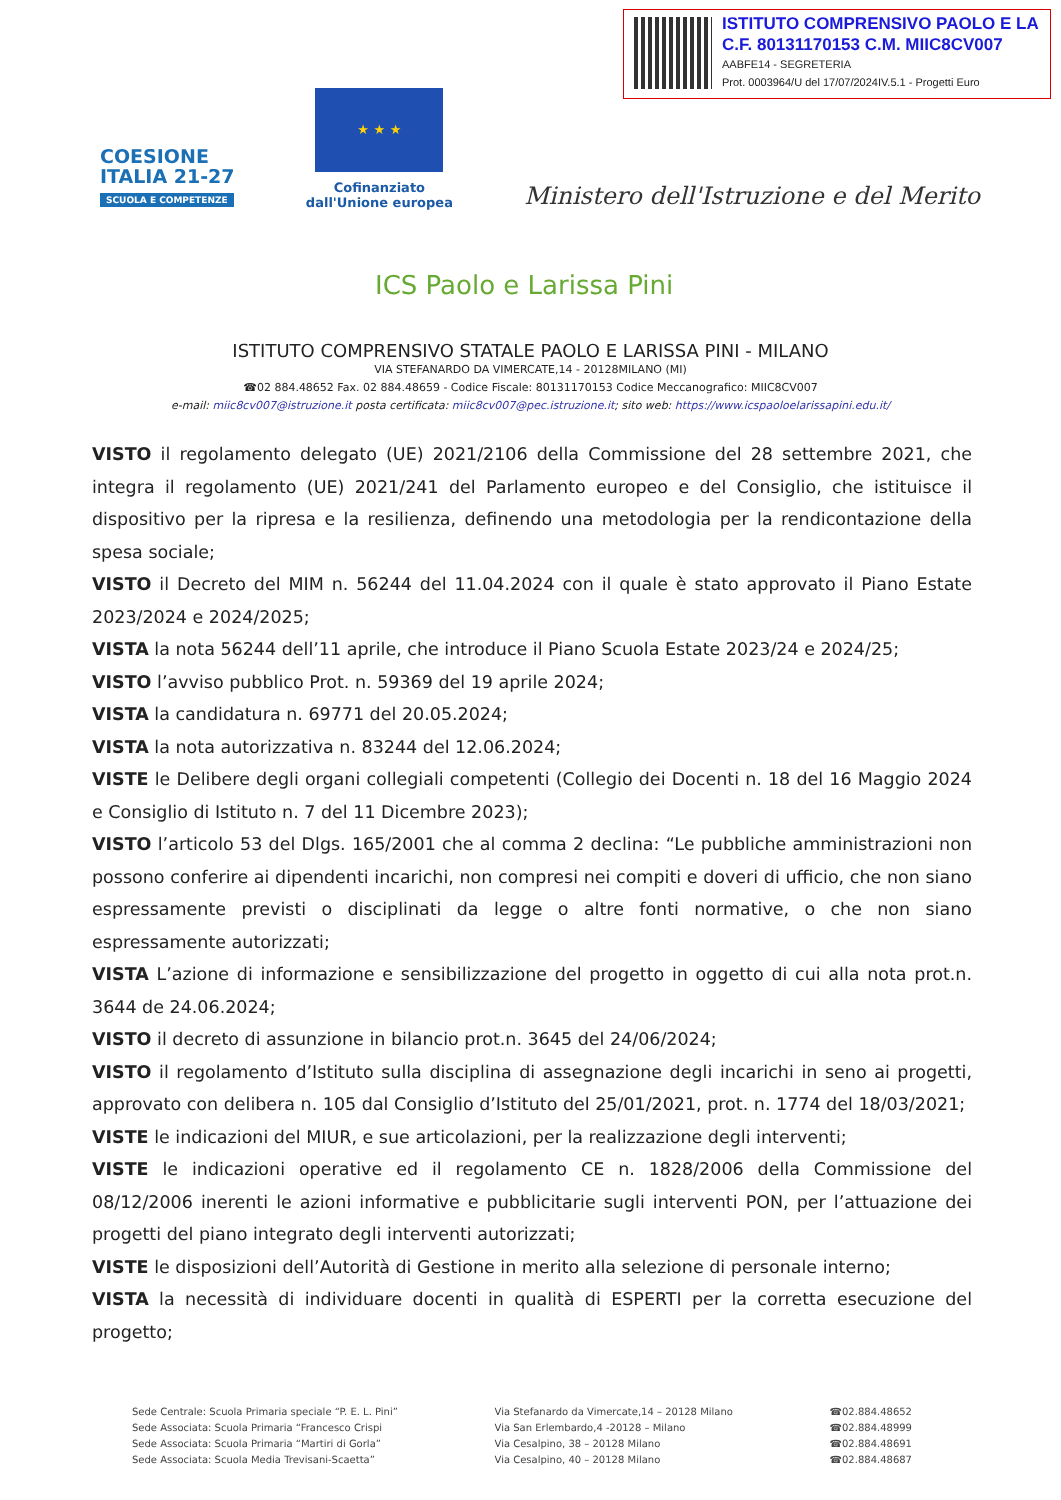ISTITUTO COMPRENSIVO PAOLO E LA
C.F. 80131170153 C.M. MIIC8CV007
AABFE14 - SEGRETERIA
Prot. 0003964/U del 17/07/2024IV.5.1 - Progetti Euro
COESIONE
ITALIA 21-27
SCUOLA E COMPETENZE
★ ★ ★
Cofinanziato
dall'Unione europea
Ministero dell'Istruzione e del Merito
ICS Paolo e Larissa Pini
ISTITUTO COMPRENSIVO STATALE PAOLO E LARISSA PINI - MILANO
VIA STEFANARDO DA VIMERCATE,14 - 20128MILANO (MI)
☎02 884.48652 Fax. 02 884.48659 - Codice Fiscale: 80131170153 Codice Meccanografico: MIIC8CV007
e-mail: miic8cv007@istruzione.it posta certificata: miic8cv007@pec.istruzione.it; sito web: https://www.icspaoloelarissapini.edu.it/
VISTO il regolamento delegato (UE) 2021/2106 della Commissione del 28 settembre 2021, che integra il regolamento (UE) 2021/241 del Parlamento europeo e del Consiglio, che istituisce il dispositivo per la ripresa e la resilienza, definendo una metodologia per la rendicontazione della spesa sociale;
VISTO il Decreto del MIM n. 56244 del 11.04.2024 con il quale è stato approvato il Piano Estate 2023/2024 e 2024/2025;
VISTA la nota 56244 dell’11 aprile, che introduce il Piano Scuola Estate 2023/24 e 2024/25;
VISTO l’avviso pubblico Prot. n. 59369 del 19 aprile 2024;
VISTA la candidatura n. 69771 del 20.05.2024;
VISTA la nota autorizzativa n. 83244 del 12.06.2024;
VISTE le Delibere degli organi collegiali competenti (Collegio dei Docenti n. 18 del 16 Maggio 2024 e Consiglio di Istituto n. 7 del 11 Dicembre 2023);
VISTO l’articolo 53 del Dlgs. 165/2001 che al comma 2 declina: “Le pubbliche amministrazioni non possono conferire ai dipendenti incarichi, non compresi nei compiti e doveri di ufficio, che non siano espressamente previsti o disciplinati da legge o altre fonti normative, o che non siano espressamente autorizzati;
VISTA L’azione di informazione e sensibilizzazione del progetto in oggetto di cui alla nota prot.n. 3644 de 24.06.2024;
VISTO il decreto di assunzione in bilancio prot.n. 3645 del 24/06/2024;
VISTO il regolamento d’Istituto sulla disciplina di assegnazione degli incarichi in seno ai progetti, approvato con delibera n. 105 dal Consiglio d’Istituto del 25/01/2021, prot. n. 1774 del 18/03/2021;
VISTE le indicazioni del MIUR, e sue articolazioni, per la realizzazione degli interventi;
VISTE le indicazioni operative ed il regolamento CE n. 1828/2006 della Commissione del 08/12/2006 inerenti le azioni informative e pubblicitarie sugli interventi PON, per l’attuazione dei progetti del piano integrato degli interventi autorizzati;
VISTE le disposizioni dell’Autorità di Gestione in merito alla selezione di personale interno;
VISTA la necessità di individuare docenti in qualità di ESPERTI per la corretta esecuzione del progetto;
Sede Centrale: Scuola Primaria speciale “P. E. L. Pini”
Sede Associata: Scuola Primaria “Francesco Crispi
Sede Associata: Scuola Primaria “Martiri di Gorla”
Sede Associata: Scuola Media Trevisani-Scaetta”
Via Stefanardo da Vimercate,14 – 20128 Milano
Via San Erlembardo,4 -20128 – Milano
Via Cesalpino, 38 – 20128 Milano
Via Cesalpino, 40 – 20128 Milano
☎02.884.48652
☎02.884.48999
☎02.884.48691
☎02.884.48687